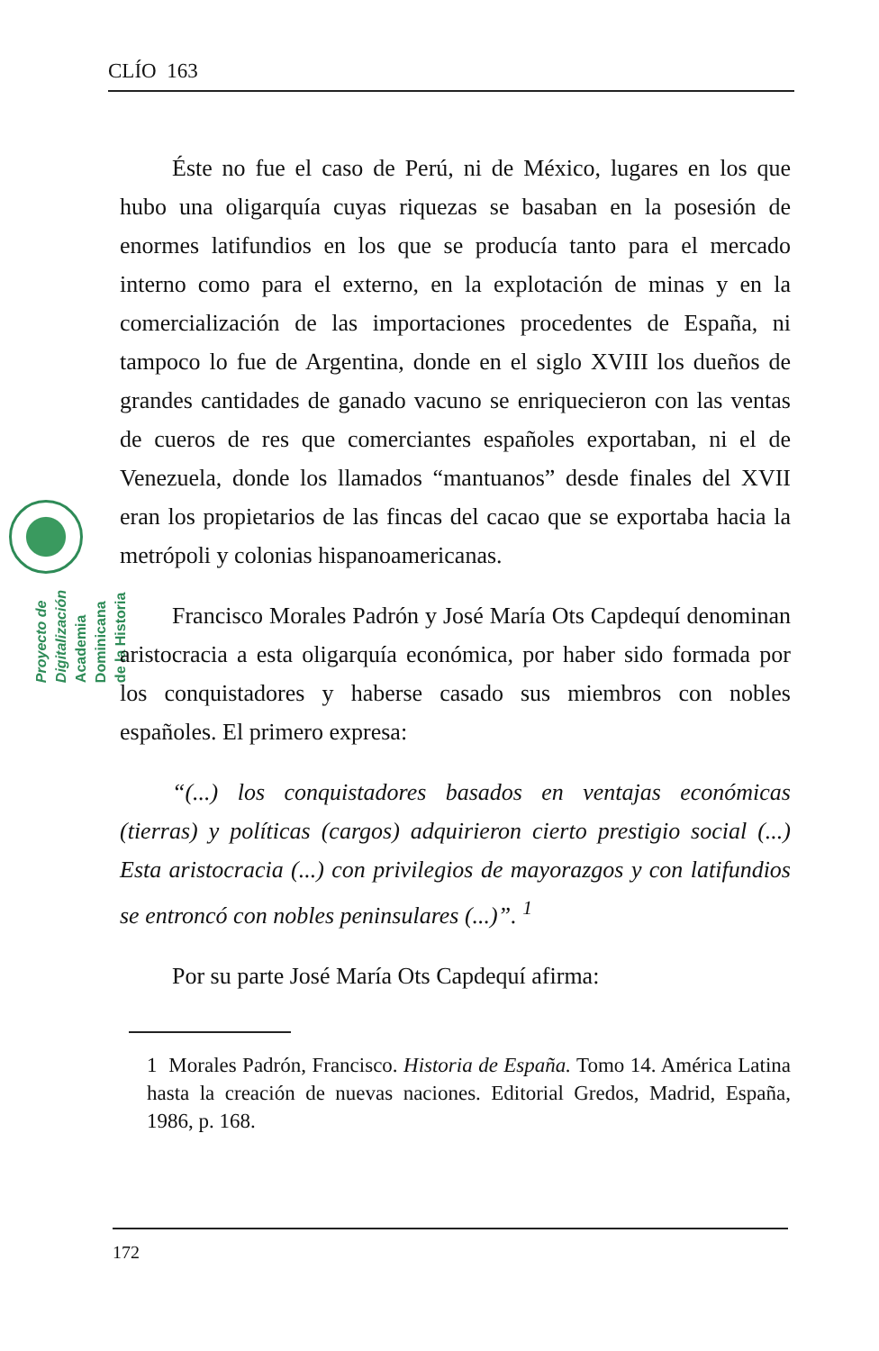CLÍO 163
Proyecto de Digitalización
Academia Dominicana de la Historia
Éste no fue el caso de Perú, ni de México, lugares en los que hubo una oligarquía cuyas riquezas se basaban en la posesión de enormes latifundios en los que se producía tanto para el mercado interno como para el externo, en la explotación de minas y en la comercialización de las importaciones procedentes de España, ni tampoco lo fue de Argentina, donde en el siglo XVIII los dueños de grandes cantidades de ganado vacuno se enriquecieron con las ventas de cueros de res que comerciantes españoles exportaban, ni el de Venezuela, donde los llamados “mantuanos” desde finales del XVII eran los propietarios de las fincas del cacao que se exportaba hacia la metrópoli y colonias hispanoamericanas.
Francisco Morales Padrón y José María Ots Capdequí denominan aristocracia a esta oligarquía económica, por haber sido formada por los conquistadores y haberse casado sus miembros con nobles españoles. El primero expresa:
“(...) los conquistadores basados en ventajas económicas (tierras) y políticas (cargos) adquirieron cierto prestigio social (...) Esta aristocracia (...) con privilegios de mayorazgos y con latifundios se entroncó con nobles peninsulares (...)”. <sup>1</sup>
Por su parte José María Ots Capdequí afirma:
1 Morales Padrón, Francisco. Historia de España. Tomo 14. América Latina hasta la creación de nuevas naciones. Editorial Gredos, Madrid, España, 1986, p. 168.
172